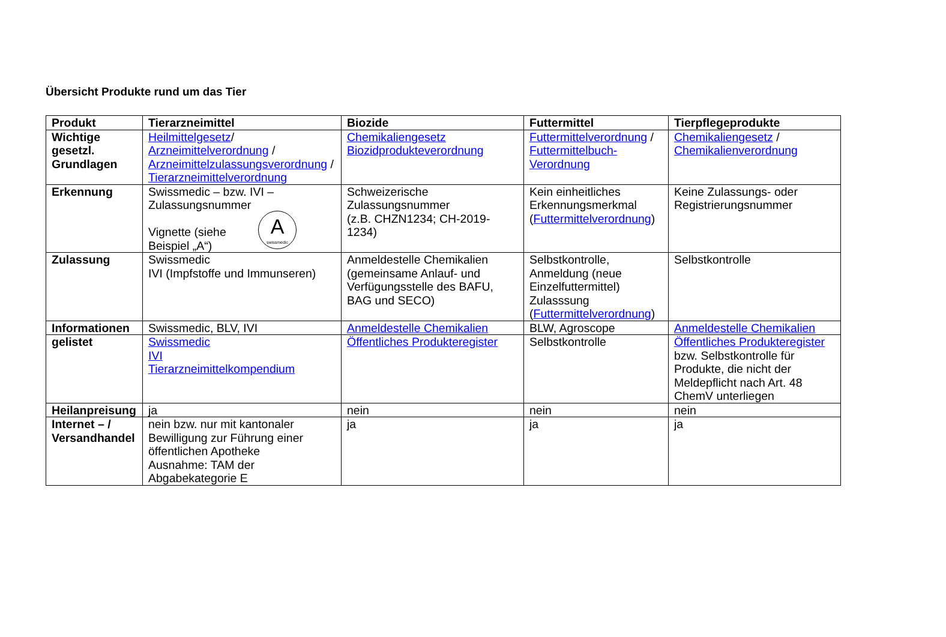Übersicht Produkte rund um das Tier
| Produkt | Tierarzneimittel | Biozide | Futtermittel | Tierpflegeprodukte |
| --- | --- | --- | --- | --- |
| Wichtige gesetzl. Grundlagen | Heilmittelgesetz / Arzneimittelverordnung / Arzneimittelzulassungsverordnung / Tierarzneimittelverordnung | Chemikaliengesetz Biozidprodukteverordnung | Futtermittelverordnung / Futtermittelbuch-Verordnung | Chemikaliengesetz / Chemikalienverordnung |
| Erkennung | Swissmedic – bzw. IVI – Zulassungsnummer A swissmedic Vignette (siehe Beispiel „A“) | Schweizerische Zulassungsnummer (z.B. CHZN1234; CH-2019-1234) | Kein einheitliches Erkennungsmerkmal ( Futtermittelverordnung ) | Keine Zulassungs- oder Registrierungsnummer |
| Zulassung | Swissmedic IVI (Impfstoffe und Immunseren) | Anmeldestelle Chemikalien (gemeinsame Anlauf- und Verfügungsstelle des BAFU, BAG und SECO) | Selbstkontrolle, Anmeldung (neue Einzelfuttermittel) Zulasssung ( Futtermittelverordnung ) | Selbstkontrolle |
| Informationen | Swissmedic, BLV, IVI | Anmeldestelle Chemikalien | BLW, Agroscope | Anmeldestelle Chemikalien |
| gelistet | Swissmedic IVI Tierarzneimittelkompendium | Öffentliches Produkteregister | Selbstkontrolle | Öffentliches Produkteregister bzw. Selbstkontrolle für Produkte, die nicht der Meldepflicht nach Art. 48 ChemV unterliegen |
| Heilanpreisung | ja | nein | nein | nein |
| Internet – / Versandhandel | nein bzw. nur mit kantonaler Bewilligung zur Führung einer öffentlichen Apotheke Ausnahme: TAM der Abgabekategorie E | ja | ja | ja |